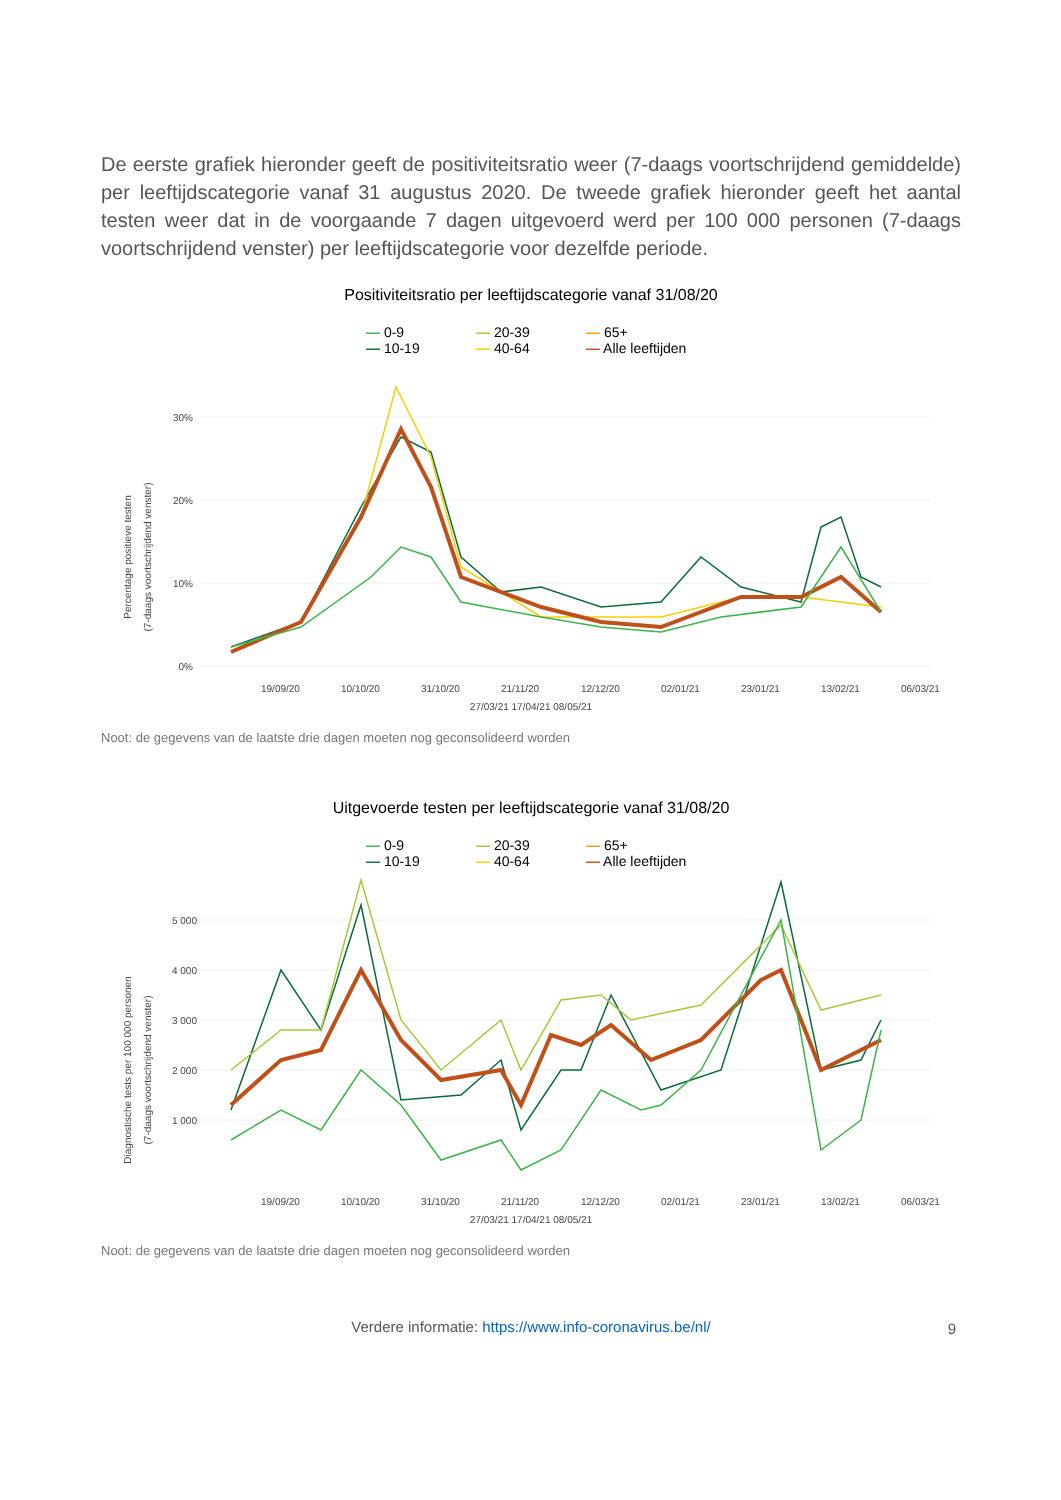De eerste grafiek hieronder geeft de positiviteitsratio weer (7-daags voortschrijdend gemiddelde) per leeftijdscategorie vanaf 31 augustus 2020. De tweede grafiek hieronder geeft het aantal testen weer dat in de voorgaande 7 dagen uitgevoerd werd per 100 000 personen (7-daags voortschrijdend venster) per leeftijdscategorie voor dezelfde periode.
Positiviteitsratio per leeftijdscategorie vanaf 31/08/20
— 0-9 — 20-39 — 65+
— 10-19 — 40-64 — Alle leeftijden
Percentage positieve testen
(7-daags voortschrijdend venster)
30%
20%
10%
0%
19/09/20
10/10/20
31/10/20
21/11/20
12/12/20
02/01/21
23/01/21
13/02/21
06/03/21
27/03/21 17/04/21 08/05/21
Noot: de gegevens van de laatste drie dagen moeten nog geconsolideerd worden
Uitgevoerde testen per leeftijdscategorie vanaf 31/08/20
— 0-9 — 20-39 — 65+
— 10-19 — 40-64 — Alle leeftijden
Diagnostische tests per 100 000 personen
(7-daags voortschrijdend venster)
5 000
4 000
3 000
2 000
1 000
19/09/20
10/10/20
31/10/20
21/11/20
12/12/20
02/01/21
23/01/21
13/02/21
06/03/21
27/03/21 17/04/21 08/05/21
Noot: de gegevens van de laatste drie dagen moeten nog geconsolideerd worden
Verdere informatie: https://www.info-coronavirus.be/nl/
9